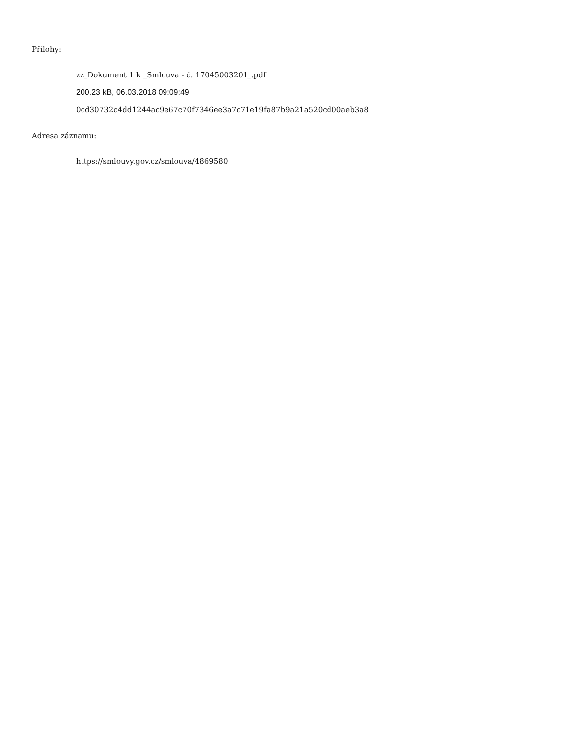Přílohy:
zz_Dokument 1 k _Smlouva - č. 17045003201_.pdf
200.23 kB, 06.03.2018 09:09:49
0cd30732c4dd1244ac9e67c70f7346ee3a7c71e19fa87b9a21a520cd00aeb3a8
Adresa záznamu:
https://smlouvy.gov.cz/smlouva/4869580